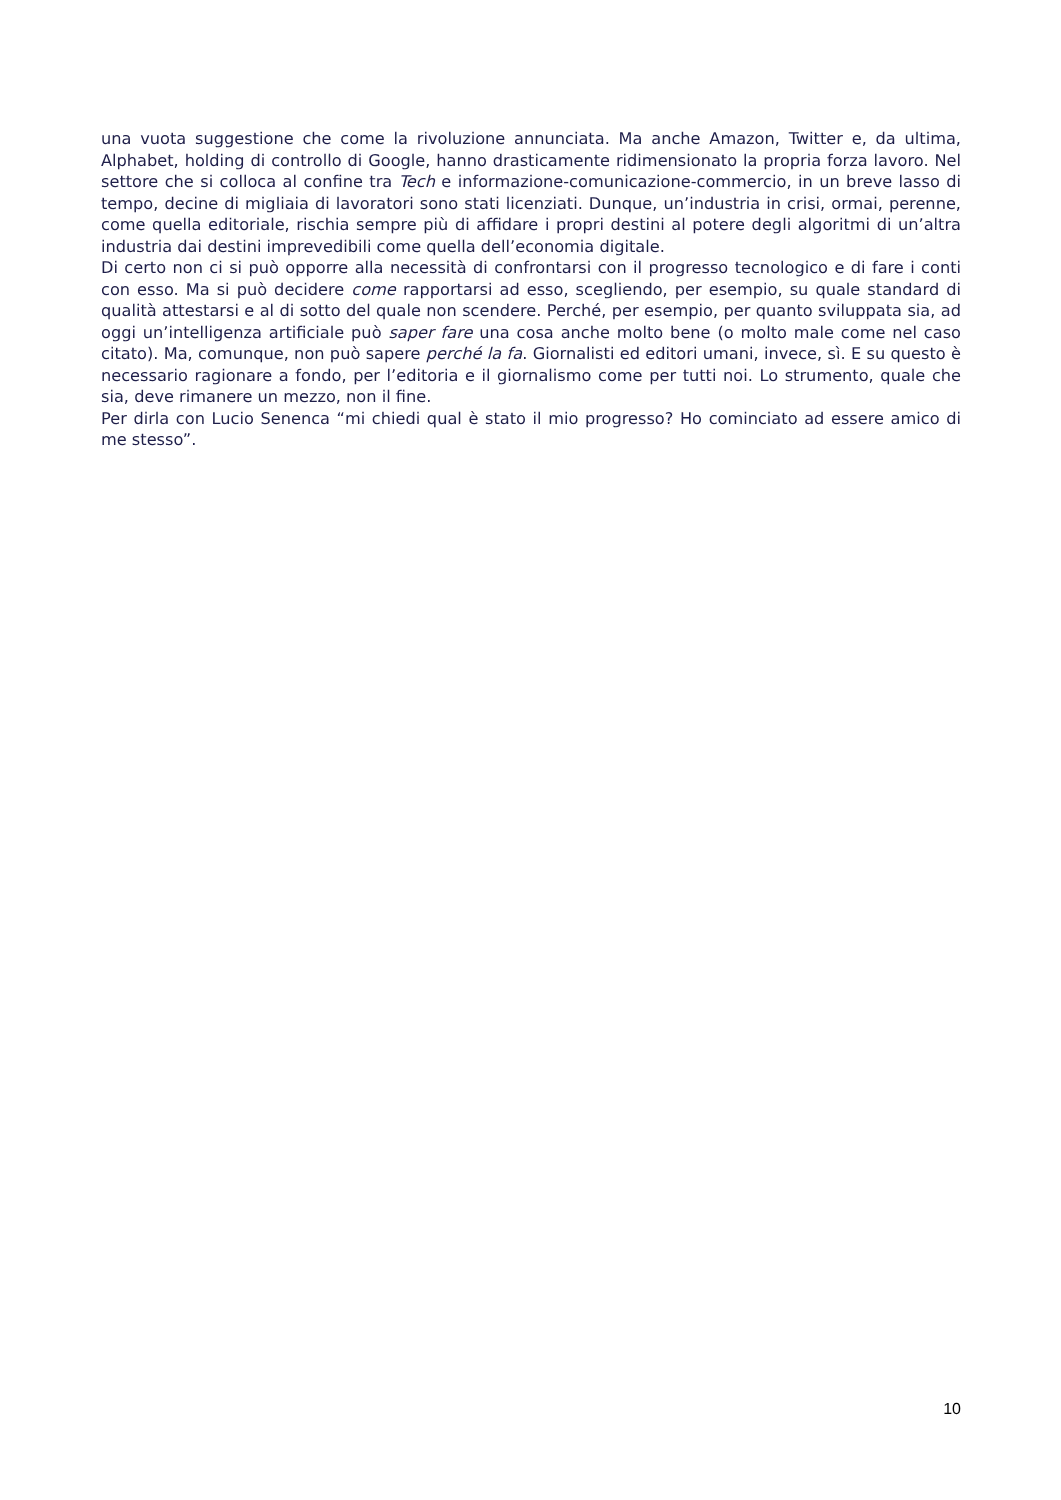una vuota suggestione che come la rivoluzione annunciata. Ma anche Amazon, Twitter e, da ultima, Alphabet, holding di controllo di Google, hanno drasticamente ridimensionato la propria forza lavoro. Nel settore che si colloca al confine tra Tech e informazione-comunicazione-commercio, in un breve lasso di tempo, decine di migliaia di lavoratori sono stati licenziati. Dunque, un’industria in crisi, ormai, perenne, come quella editoriale, rischia sempre più di affidare i propri destini al potere degli algoritmi di un’altra industria dai destini imprevedibili come quella dell’economia digitale.
Di certo non ci si può opporre alla necessità di confrontarsi con il progresso tecnologico e di fare i conti con esso. Ma si può decidere come rapportarsi ad esso, scegliendo, per esempio, su quale standard di qualità attestarsi e al di sotto del quale non scendere. Perché, per esempio, per quanto sviluppata sia, ad oggi un’intelligenza artificiale può saper fare una cosa anche molto bene (o molto male come nel caso citato). Ma, comunque, non può sapere perché la fa. Giornalisti ed editori umani, invece, sì. E su questo è necessario ragionare a fondo, per l’editoria e il giornalismo come per tutti noi. Lo strumento, quale che sia, deve rimanere un mezzo, non il fine.
Per dirla con Lucio Senenca “mi chiedi qual è stato il mio progresso? Ho cominciato ad essere amico di me stesso”.
10